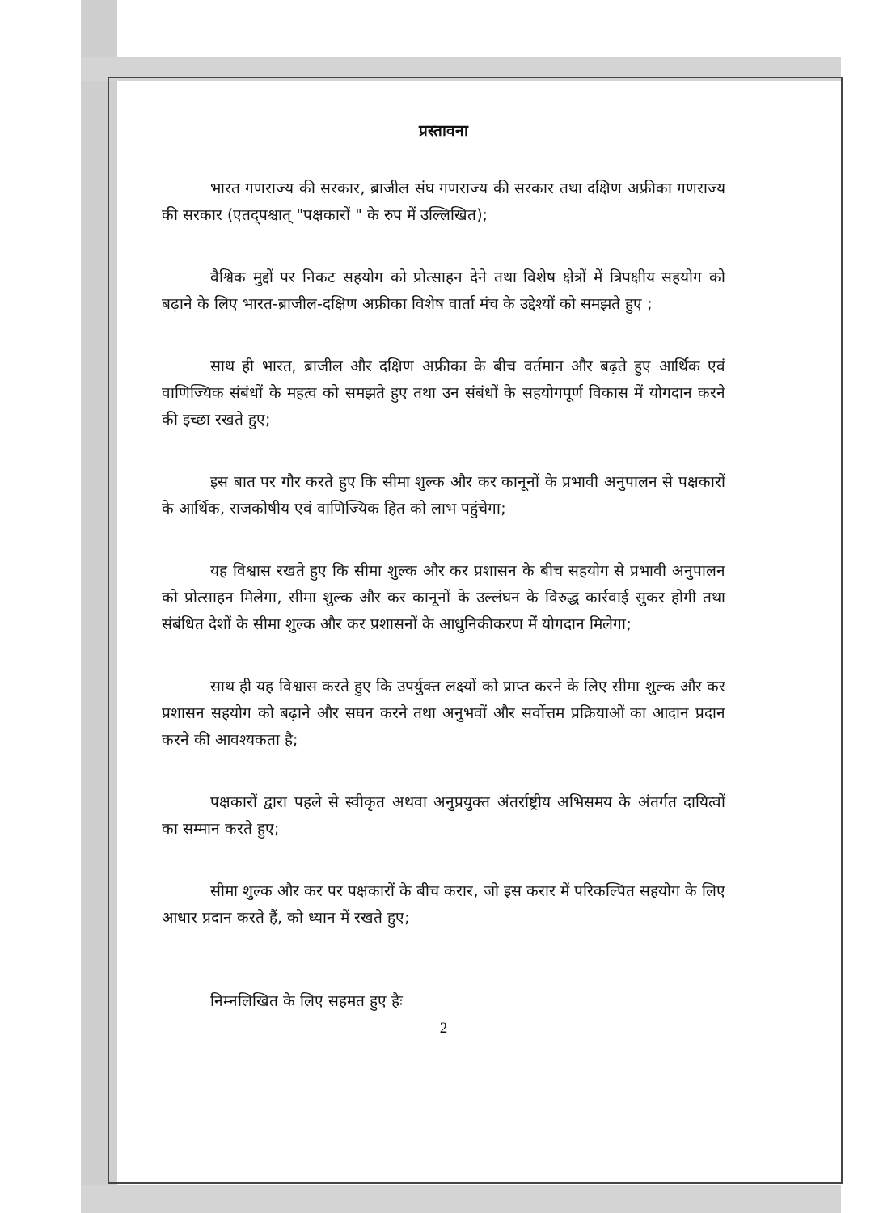प्रस्तावना
भारत गणराज्य की सरकार, ब्राजील संघ गणराज्य की सरकार तथा दक्षिण अफ्रीका गणराज्य की सरकार (एतद्पश्चात् "पक्षकारों " के रुप में उल्लिखित);
वैश्विक मुद्दों पर निकट सहयोग को प्रोत्साहन देने तथा विशेष क्षेत्रों में त्रिपक्षीय सहयोग को बढ़ाने के लिए भारत-ब्राजील-दक्षिण अफ्रीका विशेष वार्ता मंच के उद्देश्यों को समझते हुए ;
साथ ही भारत, ब्राजील और दक्षिण अफ्रीका के बीच वर्तमान और बढ़ते हुए आर्थिक एवं वाणिज्यिक संबंधों के महत्व को समझते हुए तथा उन संबंधों के सहयोगपूर्ण विकास में योगदान करने की इच्छा रखते हुए;
इस बात पर गौर करते हुए कि सीमा शुल्क और कर कानूनों के प्रभावी अनुपालन से पक्षकारों के आर्थिक, राजकोषीय एवं वाणिज्यिक हित को लाभ पहुंचेगा;
यह विश्वास रखते हुए कि सीमा शुल्क और कर प्रशासन के बीच सहयोग से प्रभावी अनुपालन को प्रोत्साहन मिलेगा, सीमा शुल्क और कर कानूनों के उल्लंघन के विरुद्ध कार्रवाई सुकर होगी तथा संबंधित देशों के सीमा शुल्क और कर प्रशासनों के आधुनिकीकरण में योगदान मिलेगा;
साथ ही यह विश्वास करते हुए कि उपर्युक्त लक्ष्यों को प्राप्त करने के लिए सीमा शुल्क और कर प्रशासन सहयोग को बढ़ाने और सघन करने तथा अनुभवों और सर्वोत्तम प्रक्रियाओं का आदान प्रदान करने की आवश्यकता है;
पक्षकारों द्वारा पहले से स्वीकृत अथवा अनुप्रयुक्त अंतर्राष्ट्रीय अभिसमय के अंतर्गत दायित्वों का सम्मान करते हुए;
सीमा शुल्क और कर पर पक्षकारों के बीच करार, जो इस करार में परिकल्पित सहयोग के लिए आधार प्रदान करते हैं, को ध्यान में रखते हुए;
निम्नलिखित के लिए सहमत हुए हैः
2